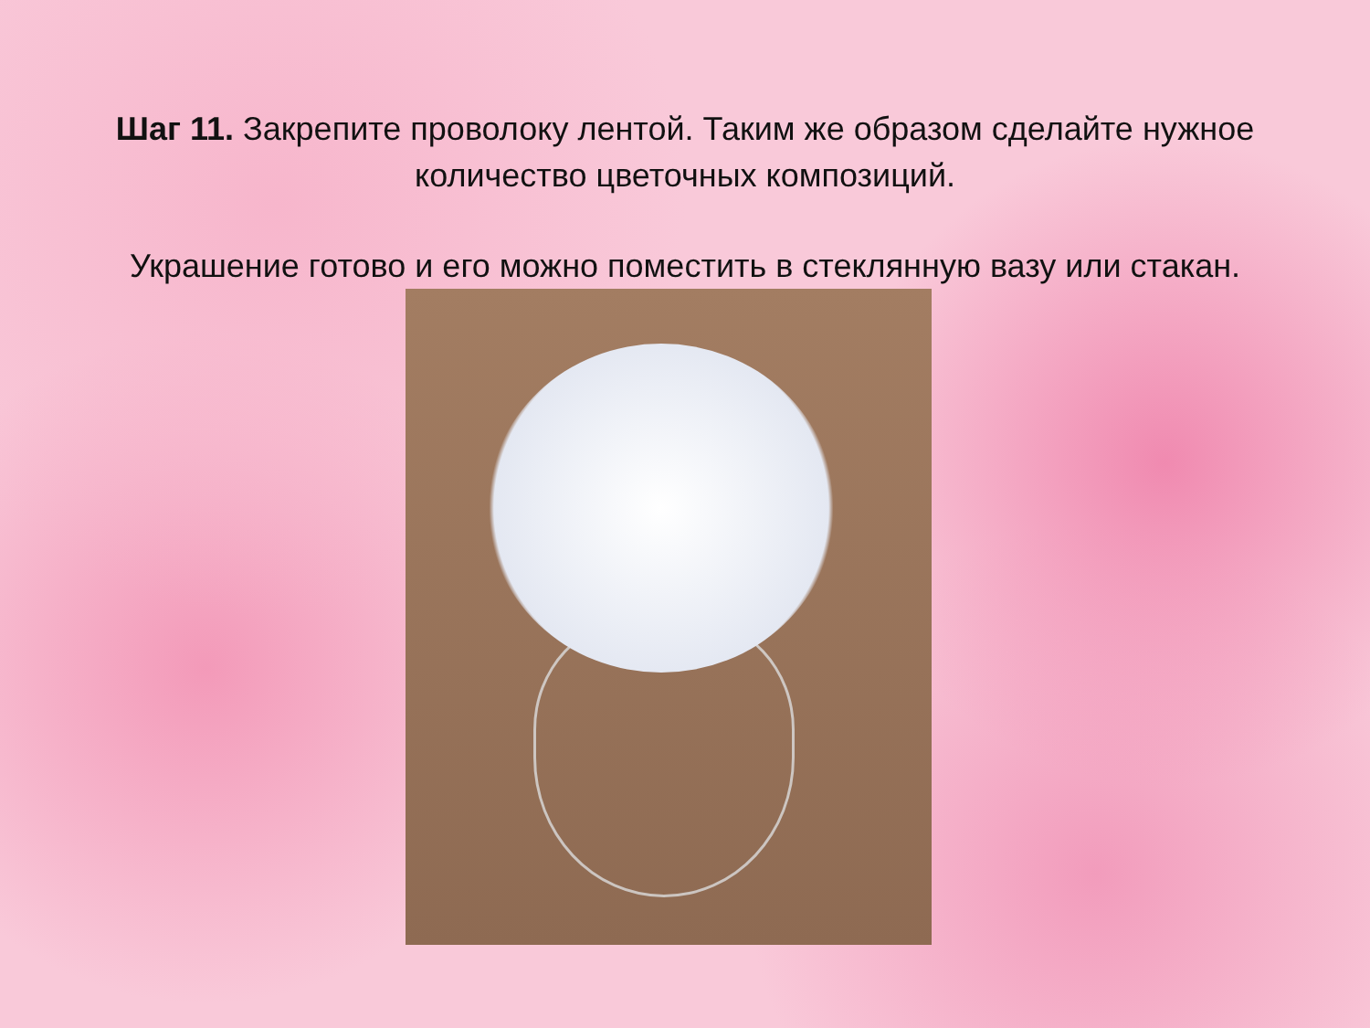Шаг 11. Закрепите проволоку лентой. Таким же образом сделайте нужное количество цветочных композиций.
Украшение готово и его можно поместить в стеклянную вазу или стакан.